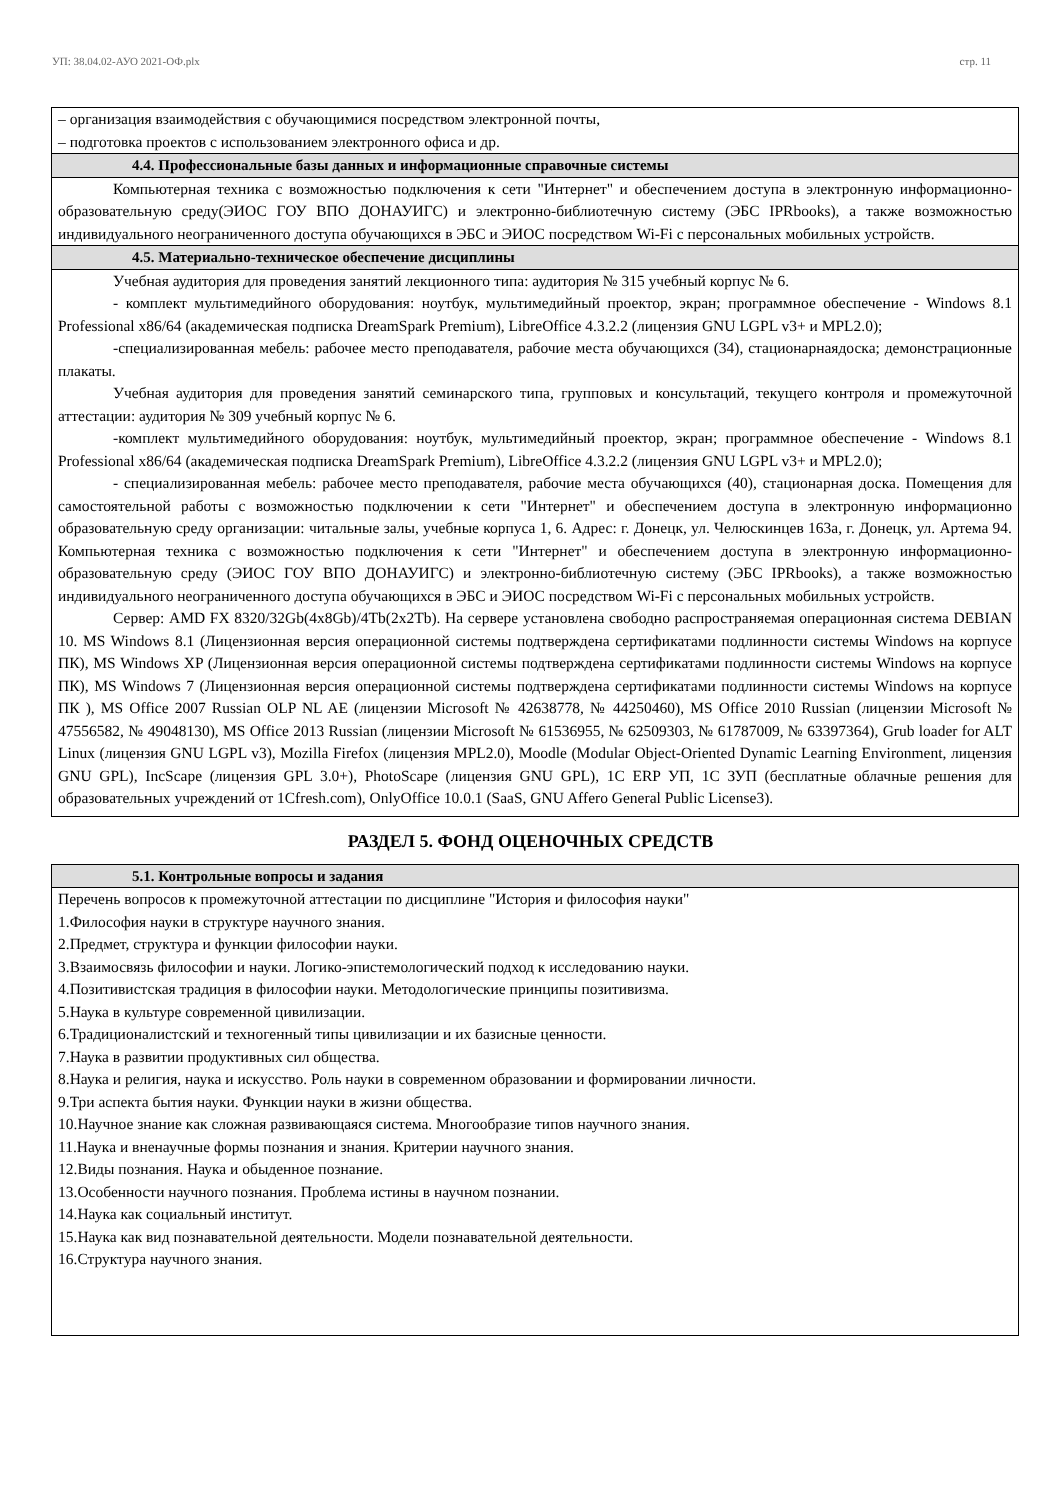УП: 38.04.02-АУО 2021-ОФ.plx стр. 11
– организация взаимодействия с обучающимися посредством электронной почты,
– подготовка проектов с использованием электронного офиса и др.
4.4. Профессиональные базы данных и информационные справочные системы
Компьютерная техника с возможностью подключения к сети "Интернет" и обеспечением доступа в электронную информационно-образовательную среду(ЭИОС ГОУ ВПО ДОНАУИГС) и электронно-библиотечную систему (ЭБС IPRbooks), а также возможностью индивидуального неограниченного доступа обучающихся в ЭБС и ЭИОС посредством Wi-Fi с персональных мобильных устройств.
4.5. Материально-техническое обеспечение дисциплины
Учебная аудитория для проведения занятий лекционного типа: аудитория № 315 учебный корпус № 6.
- комплект мультимедийного оборудования: ноутбук, мультимедийный проектор, экран; программное обеспечение - Windows 8.1 Professional x86/64 (академическая подписка DreamSpark Premium), LibreOffice 4.3.2.2 (лицензия GNU LGPL v3+ и MPL2.0);
-специализированная мебель: рабочее место преподавателя, рабочие места обучающихся (34), стационарнаядоска; демонстрационные плакаты.
Учебная аудитория для проведения занятий семинарского типа, групповых и консультаций, текущего контроля и промежуточной аттестации: аудитория № 309 учебный корпус № 6.
-комплект мультимедийного оборудования: ноутбук, мультимедийный проектор, экран; программное обеспечение - Windows 8.1 Professional x86/64 (академическая подписка DreamSpark Premium), LibreOffice 4.3.2.2 (лицензия GNU LGPL v3+ и MPL2.0);
- специализированная мебель: рабочее место преподавателя, рабочие места обучающихся (40), стационарная доска. Помещения для самостоятельной работы с возможностью подключении к сети "Интернет" и обеспечением доступа в электронную информационно образовательную среду организации: читальные залы, учебные корпуса 1, 6. Адрес: г. Донецк, ул. Челюскинцев 163а, г. Донецк, ул. Артема 94. Компьютерная техника с возможностью подключения к сети "Интернет" и обеспечением доступа в электронную информационно-образовательную среду (ЭИОС ГОУ ВПО ДОНАУИГС) и электронно-библиотечную систему (ЭБС IPRbooks), а также возможностью индивидуального неограниченного доступа обучающихся в ЭБС и ЭИОС посредством Wi-Fi с персональных мобильных устройств.
Сервер: AMD FX 8320/32Gb(4x8Gb)/4Tb(2x2Tb). На сервере установлена свободно распространяемая операционная система DEBIAN 10. MS Windows 8.1 (Лицензионная версия операционной системы подтверждена сертификатами подлинности системы Windows на корпусе ПК), MS Windows XP (Лицензионная версия операционной системы подтверждена сертификатами подлинности системы Windows на корпусе ПК), MS Windows 7 (Лицензионная версия операционной системы подтверждена сертификатами подлинности системы Windows на корпусе ПК ), MS Office 2007 Russian OLP NL AE (лицензии Microsoft № 42638778, № 44250460), MS Office 2010 Russian (лицензии Microsoft № 47556582, № 49048130), MS Office 2013 Russian (лицензии Microsoft № 61536955, № 62509303, № 61787009, № 63397364), Grub loader for ALT Linux (лицензия GNU LGPL v3), Mozilla Firefox (лицензия MPL2.0), Moodle (Modular Object-Oriented Dynamic Learning Environment, лицензия GNU GPL), IncScape (лицензия GPL 3.0+), PhotoScape (лицензия GNU GPL), 1С ERP УП, 1С ЗУП (бесплатные облачные решения для образовательных учреждений от 1Cfresh.com), OnlyOffice 10.0.1 (SaaS, GNU Affero General Public License3).
РАЗДЕЛ 5. ФОНД ОЦЕНОЧНЫХ СРЕДСТВ
5.1. Контрольные вопросы и задания
Перечень вопросов к промежуточной аттестации по дисциплине "История и философия науки"
1.Философия науки в структуре научного знания.
2.Предмет, структура и функции философии науки.
3.Взаимосвязь философии и науки. Логико-эпистемологический подход к исследованию науки.
4.Позитивистская традиция в философии науки. Методологические принципы позитивизма.
5.Наука в культуре современной цивилизации.
6.Традиционалистский и техногенный типы цивилизации и их базисные ценности.
7.Наука в развитии продуктивных сил общества.
8.Наука и религия, наука и искусство. Роль науки в современном образовании и формировании личности.
9.Три аспекта бытия науки. Функции науки в жизни общества.
10.Научное знание как сложная развивающаяся система. Многообразие типов научного знания.
11.Наука и вненаучные формы познания и знания. Критерии научного знания.
12.Виды познания. Наука и обыденное познание.
13.Особенности научного познания. Проблема истины в научном познании.
14.Наука как социальный институт.
15.Наука как вид познавательной деятельности. Модели познавательной деятельности.
16.Структура научного знания.